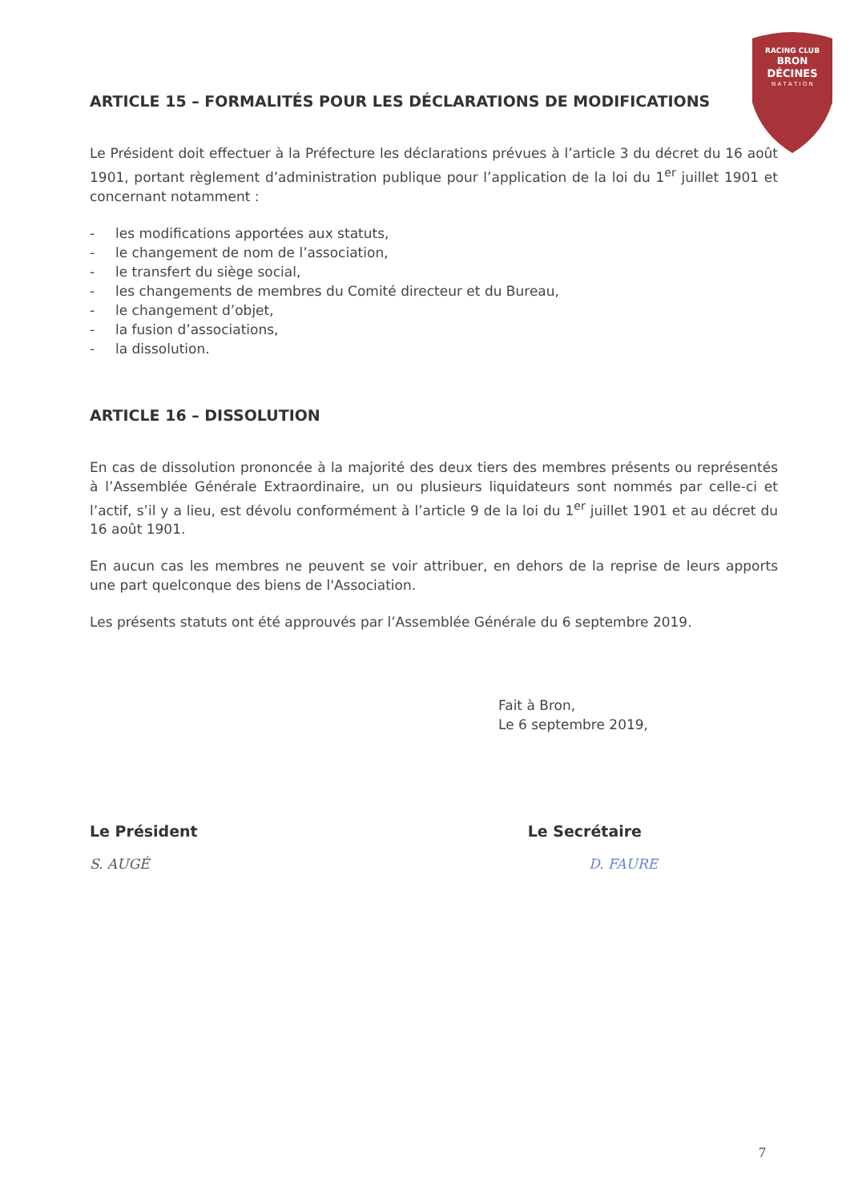RACING CLUB
BRON
DÉCINES
N A T A T I O N
ARTICLE 15 – FORMALITÉS POUR LES DÉCLARATIONS DE MODIFICATIONS
Le Président doit effectuer à la Préfecture les déclarations prévues à l’article 3 du décret du 16 août 1901, portant règlement d’administration publique pour l’application de la loi du 1<sup>er</sup> juillet 1901 et concernant notamment :
- les modifications apportées aux statuts,
- le changement de nom de l’association,
- le transfert du siège social,
- les changements de membres du Comité directeur et du Bureau,
- le changement d’objet,
- la fusion d’associations,
- la dissolution.
ARTICLE 16 – DISSOLUTION
En cas de dissolution prononcée à la majorité des deux tiers des membres présents ou représentés à l’Assemblée Générale Extraordinaire, un ou plusieurs liquidateurs sont nommés par celle-ci et l’actif, s’il y a lieu, est dévolu conformément à l’article 9 de la loi du 1<sup>er</sup> juillet 1901 et au décret du 16 août 1901.
En aucun cas les membres ne peuvent se voir attribuer, en dehors de la reprise de leurs apports une part quelconque des biens de l'Association.
Les présents statuts ont été approuvés par l’Assemblée Générale du 6 septembre 2019.
Fait à Bron,
Le 6 septembre 2019,
Le Président Le Secrétaire
S. AUGÉ D. FAURE
7